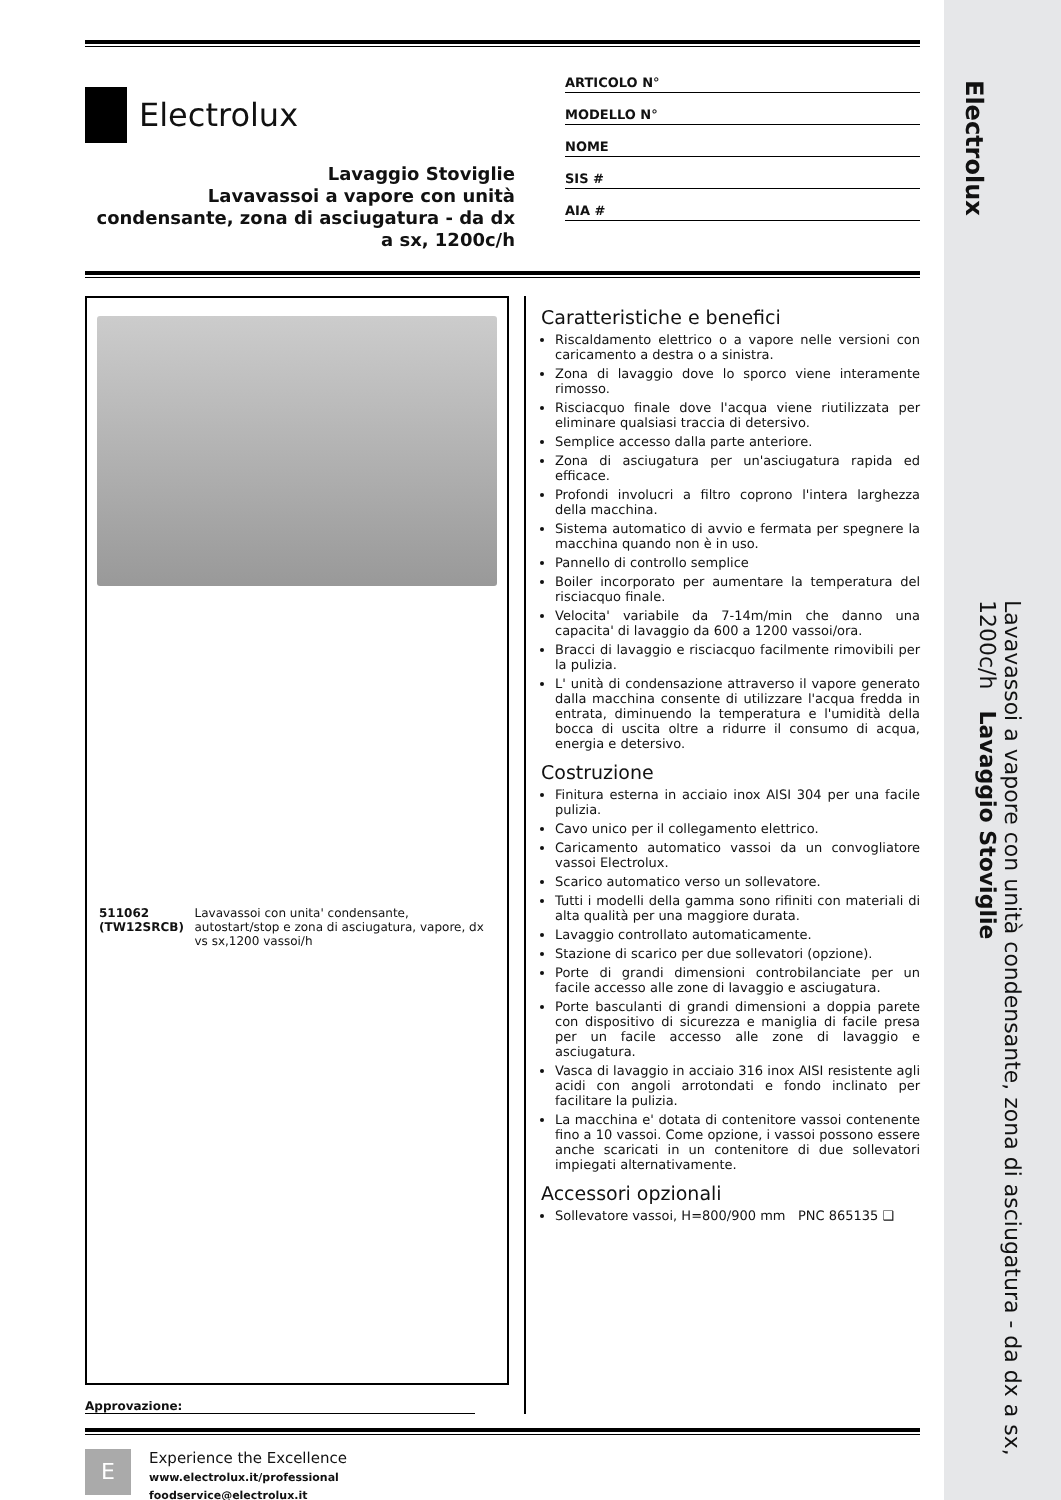Electrolux
Lavaggio Stoviglie
Lavavassoi a vapore con unità condensante, zona di asciugatura - da dx a sx, 1200c/h
ARTICOLO N°
MODELLO N°
NOME
SIS #
AIA #
511062 (TW12SRCB) Lavavassoi con unita' condensante, autostart/stop e zona di asciugatura, vapore, dx vs sx,1200 vassoi/h
Approvazione:
Caratteristiche e benefici
Riscaldamento elettrico o a vapore nelle versioni con caricamento a destra o a sinistra.
Zona di lavaggio dove lo sporco viene interamente rimosso.
Risciacquo finale dove l'acqua viene riutilizzata per eliminare qualsiasi traccia di detersivo.
Semplice accesso dalla parte anteriore.
Zona di asciugatura per un'asciugatura rapida ed efficace.
Profondi involucri a filtro coprono l'intera larghezza della macchina.
Sistema automatico di avvio e fermata per spegnere la macchina quando non è in uso.
Pannello di controllo semplice
Boiler incorporato per aumentare la temperatura del risciacquo finale.
Velocita' variabile da 7-14m/min che danno una capacita' di lavaggio da 600 a 1200 vassoi/ora.
Bracci di lavaggio e risciacquo facilmente rimovibili per la pulizia.
L' unità di condensazione attraverso il vapore generato dalla macchina consente di utilizzare l'acqua fredda in entrata, diminuendo la temperatura e l'umidità della bocca di uscita oltre a ridurre il consumo di acqua, energia e detersivo.
Costruzione
Finitura esterna in acciaio inox AISI 304 per una facile pulizia.
Cavo unico per il collegamento elettrico.
Caricamento automatico vassoi da un convogliatore vassoi Electrolux.
Scarico automatico verso un sollevatore.
Tutti i modelli della gamma sono rifiniti con materiali di alta qualità per una maggiore durata.
Lavaggio controllato automaticamente.
Stazione di scarico per due sollevatori (opzione).
Porte di grandi dimensioni controbilanciate per un facile accesso alle zone di lavaggio e asciugatura.
Porte basculanti di grandi dimensioni a doppia parete con dispositivo di sicurezza e maniglia di facile presa per un facile accesso alle zone di lavaggio e asciugatura.
Vasca di lavaggio in acciaio 316 inox AISI resistente agli acidi con angoli arrotondati e fondo inclinato per facilitare la pulizia.
La macchina e' dotata di contenitore vassoi contenente fino a 10 vassoi. Come opzione, i vassoi possono essere anche scaricati in un contenitore di due sollevatori impiegati alternativamente.
Accessori opzionali
Sollevatore vassoi, H=800/900 mm PNC 865135 ❑
E
Experience the Excellence
www.electrolux.it/professional
foodservice@electrolux.it
Electrolux
Lavavassoi a vapore con unità condensante, zona di asciugatura - da dx a sx, 1200c/h Lavaggio Stoviglie